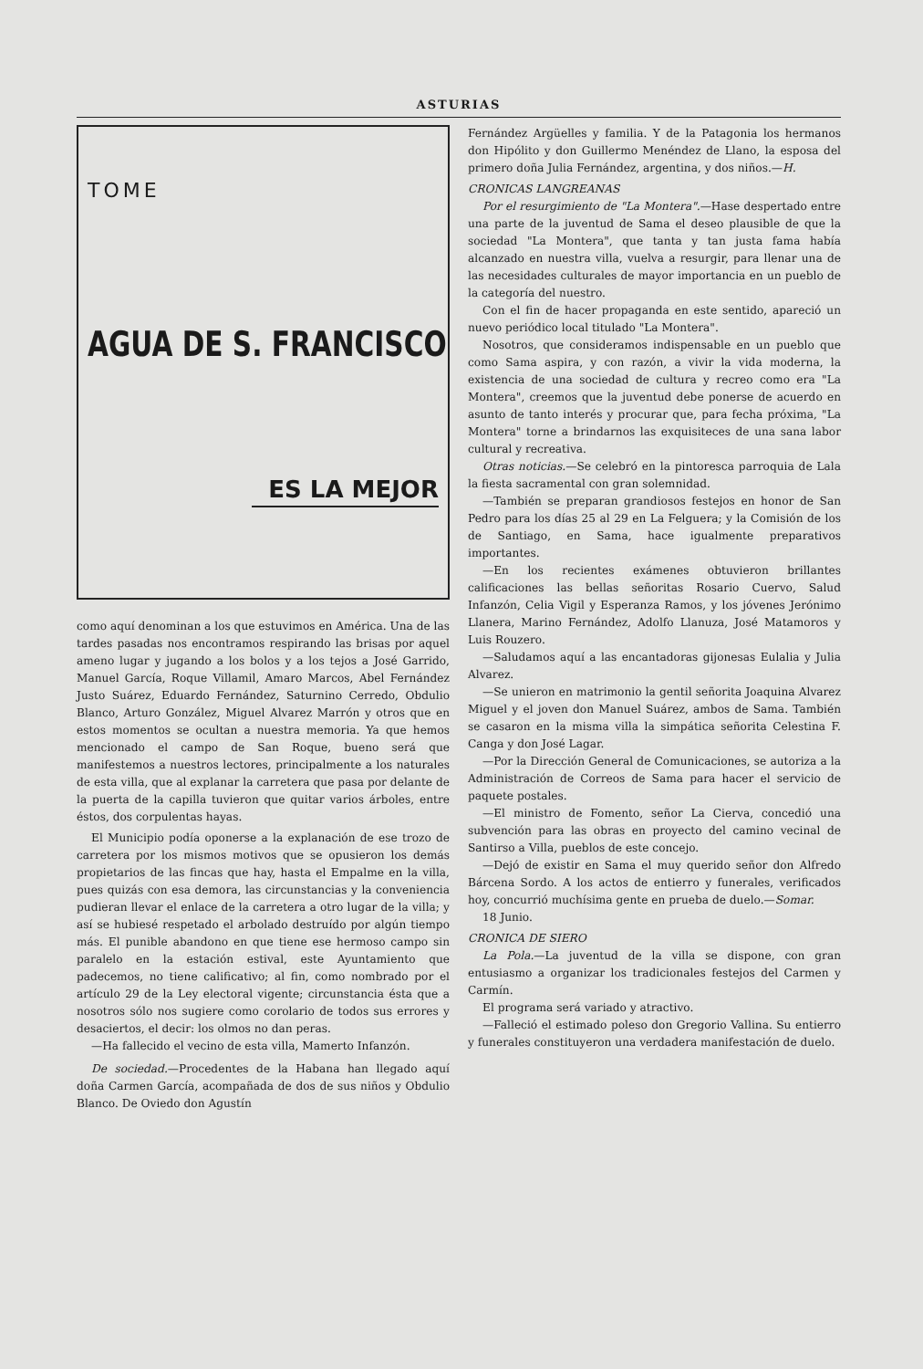ASTURIAS
TOME
AGUA DE S. FRANCISCO
ES LA MEJOR
como aquí denominan a los que estuvimos en América. Una de las tardes pasadas nos encontramos respirando las brisas por aquel ameno lugar y jugando a los bolos y a los tejos a José Garrido, Manuel García, Roque Villamil, Amaro Marcos, Abel Fernández Justo Suárez, Eduardo Fernández, Saturnino Cerredo, Obdulio Blanco, Arturo González, Miguel Alvarez Marrón y otros que en estos momentos se ocultan a nuestra memoria. Ya que hemos mencionado el campo de San Roque, bueno será que manifestemos a nuestros lectores, principalmente a los naturales de esta villa, que al explanar la carretera que pasa por delante de la puerta de la capilla tuvieron que quitar varios árboles, entre éstos, dos corpulentas hayas.
El Municipio podía oponerse a la explanación de ese trozo de carretera por los mismos motivos que se opusieron los demás propietarios de las fincas que hay, hasta el Empalme en la villa, pues quizás con esa demora, las circunstancias y la conveniencia pudieran llevar el enlace de la carretera a otro lugar de la villa; y así se hubiesé respetado el arbolado destruído por algún tiempo más. El punible abandono en que tiene ese hermoso campo sin paralelo en la estación estival, este Ayuntamiento que padecemos, no tiene calificativo; al fin, como nombrado por el artículo 29 de la Ley electoral vigente; circunstancia ésta que a nosotros sólo nos sugiere como corolario de todos sus errores y desaciertos, el decir: los olmos no dan peras.
—Ha fallecido el vecino de esta villa, Mamerto Infanzón.
De sociedad.—Procedentes de la Habana han llegado aquí doña Carmen García, acompañada de dos de sus niños y Obdulio Blanco. De Oviedo don Agustín
Fernández Argüelles y familia. Y de la Patagonia los hermanos don Hipólito y don Guillermo Menéndez de Llano, la esposa del primero doña Julia Fernández, argentina, y dos niños.—H.
CRONICAS LANGREANAS
Por el resurgimiento de "La Montera".—Hase despertado entre una parte de la juventud de Sama el deseo plausible de que la sociedad "La Montera", que tanta y tan justa fama había alcanzado en nuestra villa, vuelva a resurgir, para llenar una de las necesidades culturales de mayor importancia en un pueblo de la categoría del nuestro.
Con el fin de hacer propaganda en este sentido, apareció un nuevo periódico local titulado "La Montera".
Nosotros, que consideramos indispensable en un pueblo que como Sama aspira, y con razón, a vivir la vida moderna, la existencia de una sociedad de cultura y recreo como era "La Montera", creemos que la juventud debe ponerse de acuerdo en asunto de tanto interés y procurar que, para fecha próxima, "La Montera" torne a brindarnos las exquisiteces de una sana labor cultural y recreativa.
Otras noticias.—Se celebró en la pintoresca parroquia de Lala la fiesta sacramental con gran solemnidad.
—También se preparan grandiosos festejos en honor de San Pedro para los días 25 al 29 en La Felguera; y la Comisión de los de Santiago, en Sama, hace igualmente preparativos importantes.
—En los recientes exámenes obtuvieron brillantes calificaciones las bellas señoritas Rosario Cuervo, Salud Infanzón, Celia Vigil y Esperanza Ramos, y los jóvenes Jerónimo Llanera, Marino Fernández, Adolfo Llanuza, José Matamoros y Luis Rouzero.
—Saludamos aquí a las encantadoras gijonesas Eulalia y Julia Alvarez.
—Se unieron en matrimonio la gentil señorita Joaquina Alvarez Miguel y el joven don Manuel Suárez, ambos de Sama. También se casaron en la misma villa la simpática señorita Celestina F. Canga y don José Lagar.
—Por la Dirección General de Comunicaciones, se autoriza a la Administración de Correos de Sama para hacer el servicio de paquete postales.
—El ministro de Fomento, señor La Cierva, concedió una subvención para las obras en proyecto del camino vecinal de Santirso a Villa, pueblos de este concejo.
—Dejó de existir en Sama el muy querido señor don Alfredo Bárcena Sordo. A los actos de entierro y funerales, verificados hoy, concurrió muchísima gente en prueba de duelo.—Somar.
18 Junio.
CRONICA DE SIERO
La Pola.—La juventud de la villa se dispone, con gran entusiasmo a organizar los tradicionales festejos del Carmen y Carmín.
El programa será variado y atractivo.
—Falleció el estimado poleso don Gregorio Vallina. Su entierro y funerales constituyeron una verdadera manifestación de duelo.